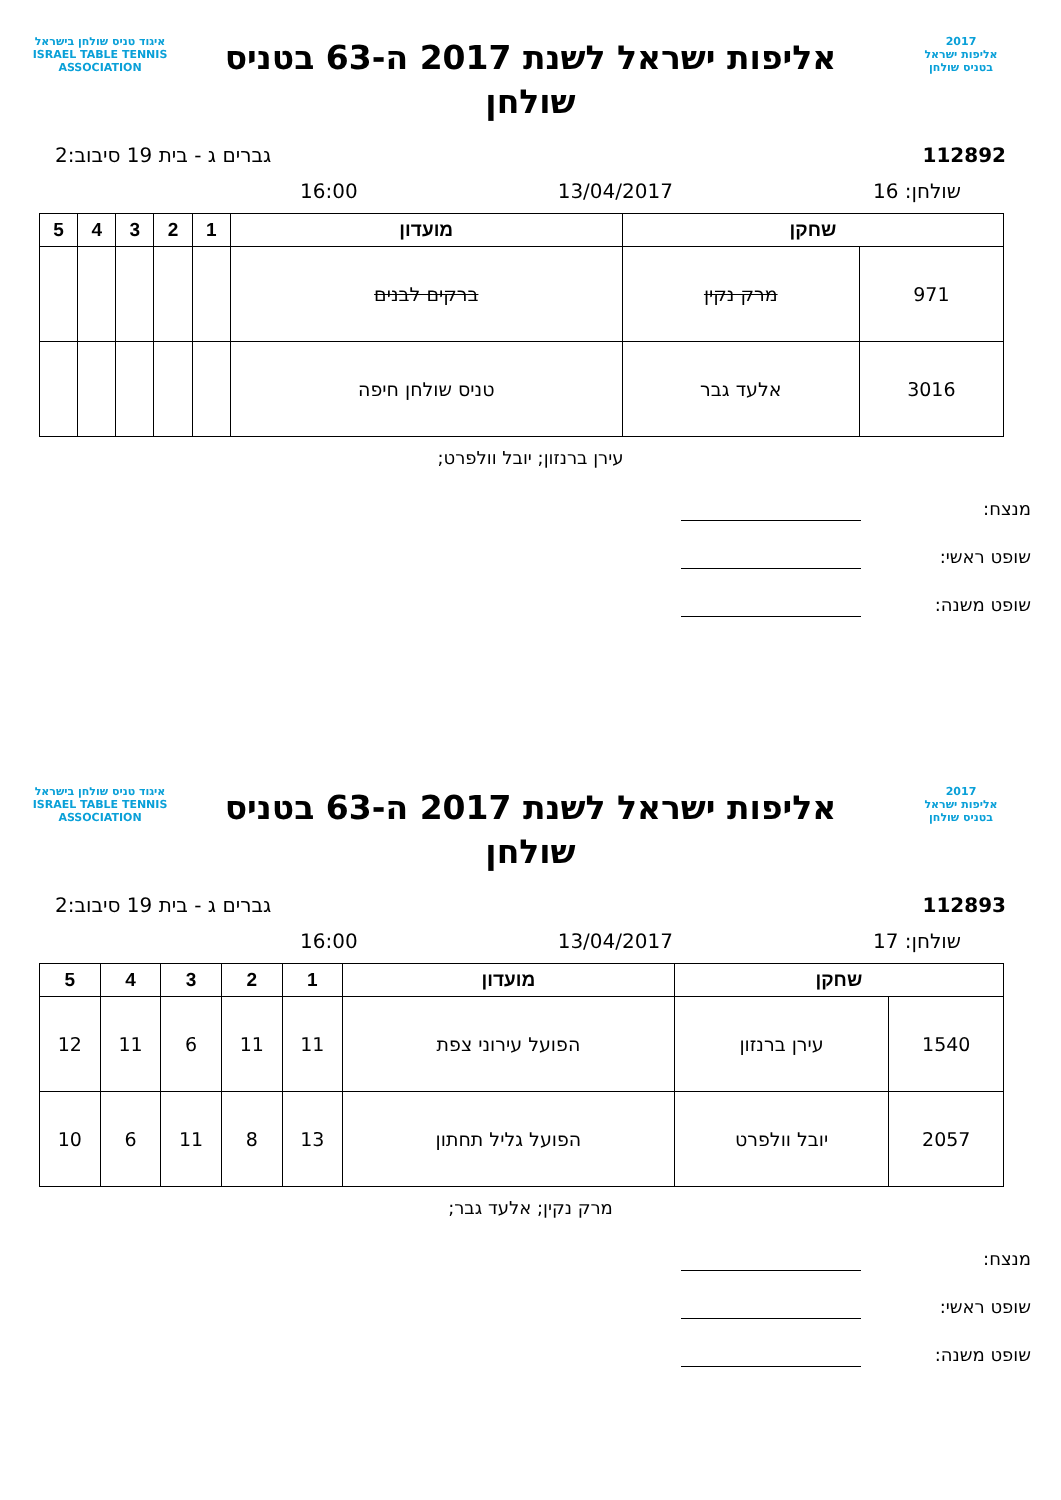2017
אליפות ישראל
בטניס שולחן
אליפות ישראל לשנת 2017 ה-63 בטניס שולחן
איגוד טניס שולחן בישראל
ISRAEL TABLE TENNIS ASSOCIATION
112892 גברים ג - בית 19 סיבוב:2
שולחן: 16 13/04/2017 16:00
| שחקן | | מועדון | 1 | 2 | 3 | 4 | 5 |
| --- | --- | --- | --- | --- | --- | --- | --- |
| 971 | מרק נקין | ברקים לבנים | | | | | |
| 3016 | אלעד גבר | טניס שולחן חיפה | | | | | |
עירן ברנזון; יובל וולפרט;
מנצח:
שופט ראשי:
שופט משנה:
2017
אליפות ישראל
בטניס שולחן
אליפות ישראל לשנת 2017 ה-63 בטניס שולחן
איגוד טניס שולחן בישראל
ISRAEL TABLE TENNIS ASSOCIATION
112893 גברים ג - בית 19 סיבוב:2
שולחן: 17 13/04/2017 16:00
| שחקן | | מועדון | 1 | 2 | 3 | 4 | 5 |
| --- | --- | --- | --- | --- | --- | --- | --- |
| 1540 | עירן ברנזון | הפועל עירוני צפת | 11 | 11 | 6 | 11 | 12 |
| 2057 | יובל וולפרט | הפועל גליל תחתון | 13 | 8 | 11 | 6 | 10 |
מרק נקין; אלעד גבר;
מנצח:
שופט ראשי:
שופט משנה: